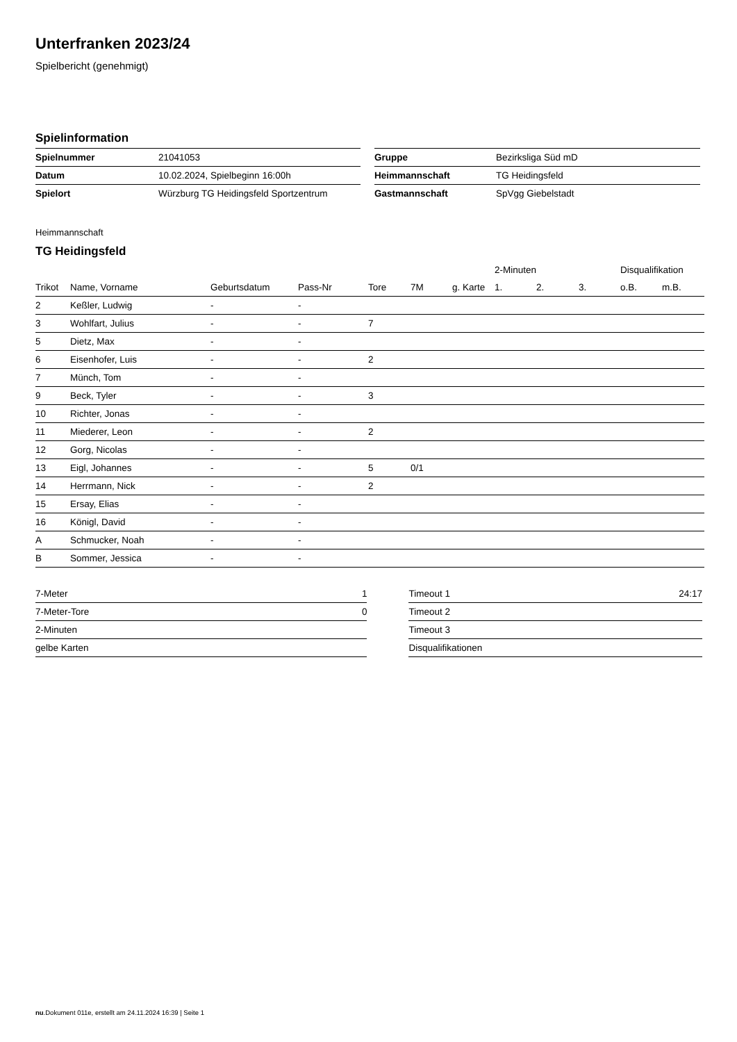Unterfranken 2023/24
Spielbericht (genehmigt)
Spielinformation
| Spielnummer | 21041053 |
| Datum | 10.02.2024, Spielbeginn 16:00h |
| Spielort | Würzburg TG Heidingsfeld Sportzentrum |
| Gruppe | Bezirksliga Süd mD |
| Heimmannschaft | TG Heidingsfeld |
| Gastmannschaft | SpVgg Giebelstadt |
Heimmannschaft
TG Heidingsfeld
| | | | | | | | 2-Minuten | | | Disqualifikation | |
| --- | --- | --- | --- | --- | --- | --- | --- | --- | --- | --- | --- |
| Trikot | Name, Vorname | Geburtsdatum | Pass-Nr | Tore | 7M | g. Karte | 1. | 2. | 3. | o.B. | m.B. |
| 2 | Keßler, Ludwig | - | - | | | | | | | | |
| 3 | Wohlfart, Julius | - | - | 7 | | | | | | | |
| 5 | Dietz, Max | - | - | | | | | | | | |
| 6 | Eisenhofer, Luis | - | - | 2 | | | | | | | |
| 7 | Münch, Tom | - | - | | | | | | | | |
| 9 | Beck, Tyler | - | - | 3 | | | | | | | |
| 10 | Richter, Jonas | - | - | | | | | | | | |
| 11 | Miederer, Leon | - | - | 2 | | | | | | | |
| 12 | Gorg, Nicolas | - | - | | | | | | | | |
| 13 | Eigl, Johannes | - | - | 5 | 0/1 | | | | | | |
| 14 | Herrmann, Nick | - | - | 2 | | | | | | | |
| 15 | Ersay, Elias | - | - | | | | | | | | |
| 16 | Königl, David | - | - | | | | | | | | |
| A | Schmucker, Noah | - | - | | | | | | | | |
| B | Sommer, Jessica | - | - | | | | | | | | |
| 7-Meter | 1 |
| 7-Meter-Tore | 0 |
| 2-Minuten | |
| gelbe Karten | |
| Timeout 1 | 24:17 |
| Timeout 2 | |
| Timeout 3 | |
| Disqualifikationen | |
nu.Dokument 011e, erstellt am 24.11.2024 16:39 | Seite 1